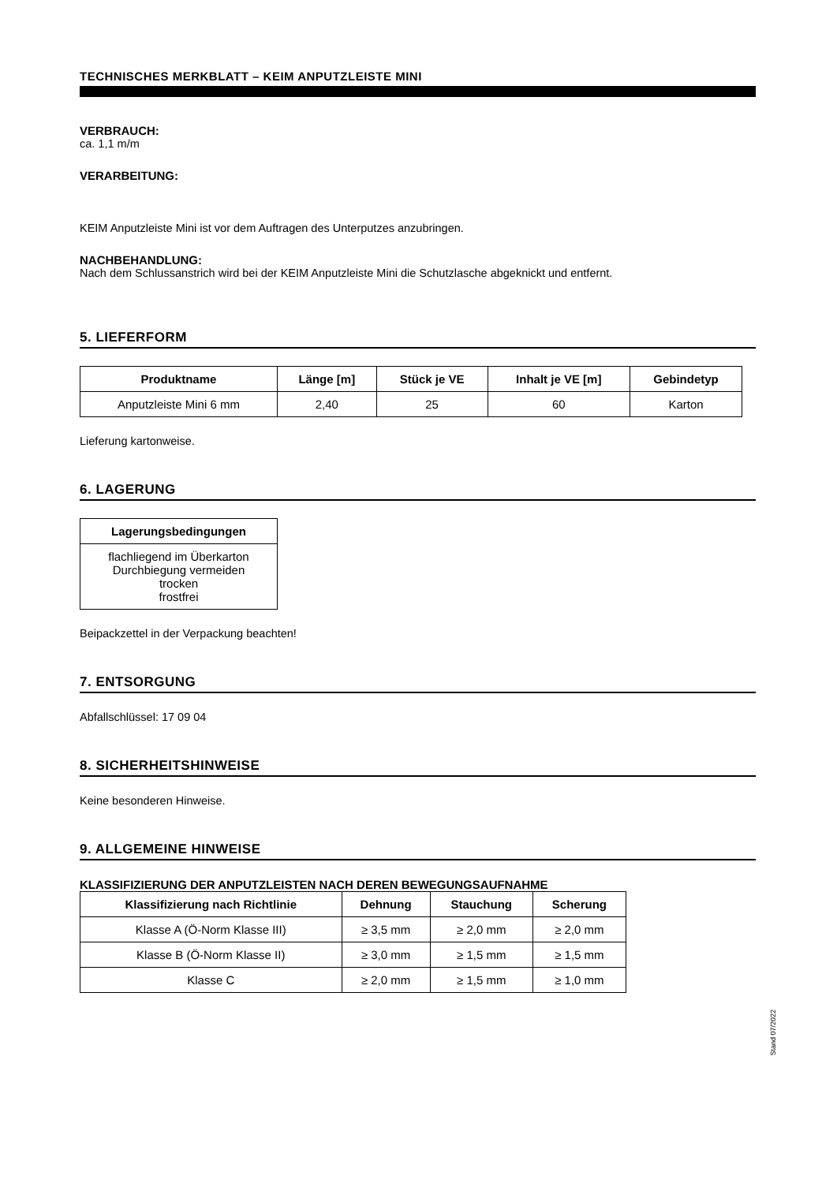TECHNISCHES MERKBLATT – KEIM ANPUTZLEISTE MINI
VERBRAUCH:
ca. 1,1 m/m
VERARBEITUNG:
KEIM Anputzleiste Mini ist vor dem Auftragen des Unterputzes anzubringen.
NACHBEHANDLUNG:
Nach dem Schlussanstrich wird bei der KEIM Anputzleiste Mini die Schutzlasche abgeknickt und entfernt.
5. LIEFERFORM
| Produktname | Länge [m] | Stück je VE | Inhalt je VE [m] | Gebindetyp |
| --- | --- | --- | --- | --- |
| Anputzleiste Mini 6 mm | 2,40 | 25 | 60 | Karton |
Lieferung kartonweise.
6. LAGERUNG
| Lagerungsbedingungen |
| --- |
| flachliegend im Überkarton Durchbiegung vermeiden trocken frostfrei |
Beipackzettel in der Verpackung beachten!
7. ENTSORGUNG
Abfallschlüssel: 17 09 04
8. SICHERHEITSHINWEISE
Keine besonderen Hinweise.
9. ALLGEMEINE HINWEISE
KLASSIFIZIERUNG DER ANPUTZLEISTEN NACH DEREN BEWEGUNGSAUFNAHME
| Klassifizierung nach Richtlinie | Dehnung | Stauchung | Scherung |
| --- | --- | --- | --- |
| Klasse A (Ö-Norm Klasse III) | ≥ 3,5 mm | ≥ 2,0 mm | ≥ 2,0 mm |
| Klasse B (Ö-Norm Klasse II) | ≥ 3,0 mm | ≥ 1,5 mm | ≥ 1,5 mm |
| Klasse C | ≥ 2,0 mm | ≥ 1,5 mm | ≥ 1,0 mm |
Stand 07/2022